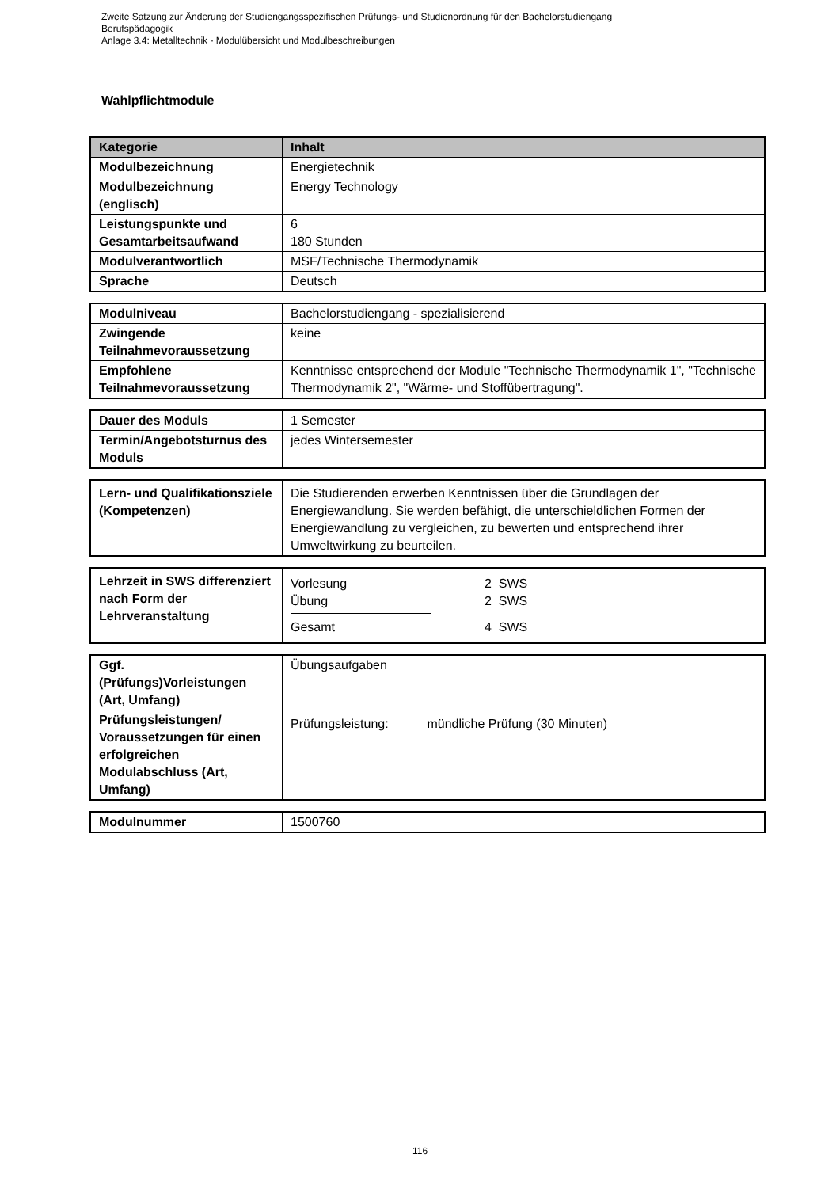Zweite Satzung zur Änderung der Studiengangsspezifischen Prüfungs- und Studienordnung für den Bachelorstudiengang
Berufspädagogik
Anlage 3.4: Metalltechnik - Modulübersicht und Modulbeschreibungen
Wahlpflichtmodule
| Kategorie | Inhalt |
| --- | --- |
| Modulbezeichnung | Energietechnik |
| Modulbezeichnung (englisch) | Energy Technology |
| Leistungspunkte und Gesamtarbeitsaufwand | 6 180 Stunden |
| Modulverantwortlich | MSF/Technische Thermodynamik |
| Sprache | Deutsch |
| Modulniveau | Bachelorstudiengang - spezialisierend |
| Zwingende Teilnahmevoraussetzung | keine |
| Empfohlene Teilnahmevoraussetzung | Kenntnisse entsprechend der Module "Technische Thermodynamik 1", "Technische Thermodynamik 2", "Wärme- und Stoffübertragung". |
| Dauer des Moduls | 1 Semester |
| Termin/Angebotsturnus des Moduls | jedes Wintersemester |
| Lern- und Qualifikationsziele (Kompetenzen) | Die Studierenden erwerben Kenntnissen über die Grundlagen der Energiewandlung. Sie werden befähigt, die unterschieldlichen Formen der Energiewandlung zu vergleichen, zu bewerten und entsprechend ihrer Umweltwirkung zu beurteilen. |
| Lehrzeit in SWS differenziert nach Form der Lehrveranstaltung | Vorlesung 2 SWS Übung 2 SWS Gesamt 4 SWS |
| Ggf. (Prüfungs)Vorleistungen (Art, Umfang) | Übungsaufgaben |
| Prüfungsleistungen/ Voraussetzungen für einen erfolgreichen Modulabschluss (Art, Umfang) | Prüfungsleistung: mündliche Prüfung (30 Minuten) |
| Modulnummer | 1500760 |
116